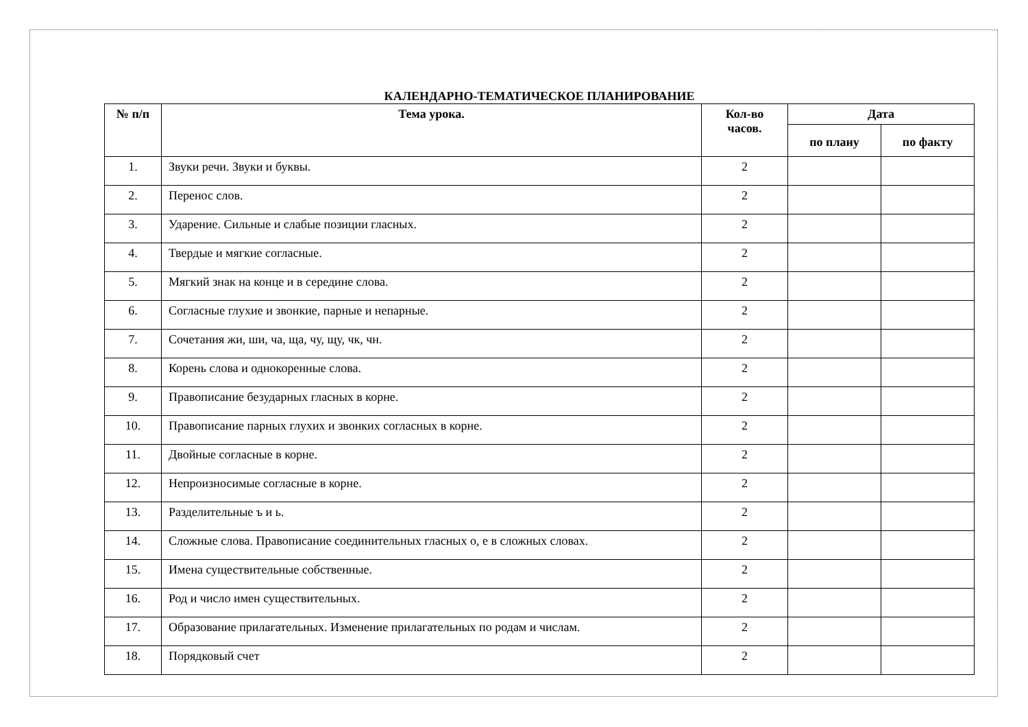КАЛЕНДАРНО-ТЕМАТИЧЕСКОЕ ПЛАНИРОВАНИЕ
| № п/п | Тема урока. | Кол-во часов. | Дата | |
| --- | --- | --- | --- | --- |
| | | | по плану | по факту |
| 1. | Звуки речи. Звуки и буквы. | 2 | | |
| 2. | Перенос слов. | 2 | | |
| 3. | Ударение. Сильные и слабые позиции гласных. | 2 | | |
| 4. | Твердые и мягкие согласные. | 2 | | |
| 5. | Мягкий знак на конце и в середине слова. | 2 | | |
| 6. | Согласные глухие и звонкие, парные и непарные. | 2 | | |
| 7. | Сочетания жи, ши, ча, ща, чу, щу, чк, чн. | 2 | | |
| 8. | Корень слова и однокоренные слова. | 2 | | |
| 9. | Правописание безударных гласных в корне. | 2 | | |
| 10. | Правописание парных глухих и звонких согласных в корне. | 2 | | |
| 11. | Двойные согласные в корне. | 2 | | |
| 12. | Непроизносимые согласные в корне. | 2 | | |
| 13. | Разделительные ъ и ь. | 2 | | |
| 14. | Сложные слова. Правописание соединительных гласных о, е в сложных словах. | 2 | | |
| 15. | Имена существительные собственные. | 2 | | |
| 16. | Род и число имен существительных. | 2 | | |
| 17. | Образование прилагательных. Изменение прилагательных по родам и числам. | 2 | | |
| 18. | Порядковый счет | 2 | | |